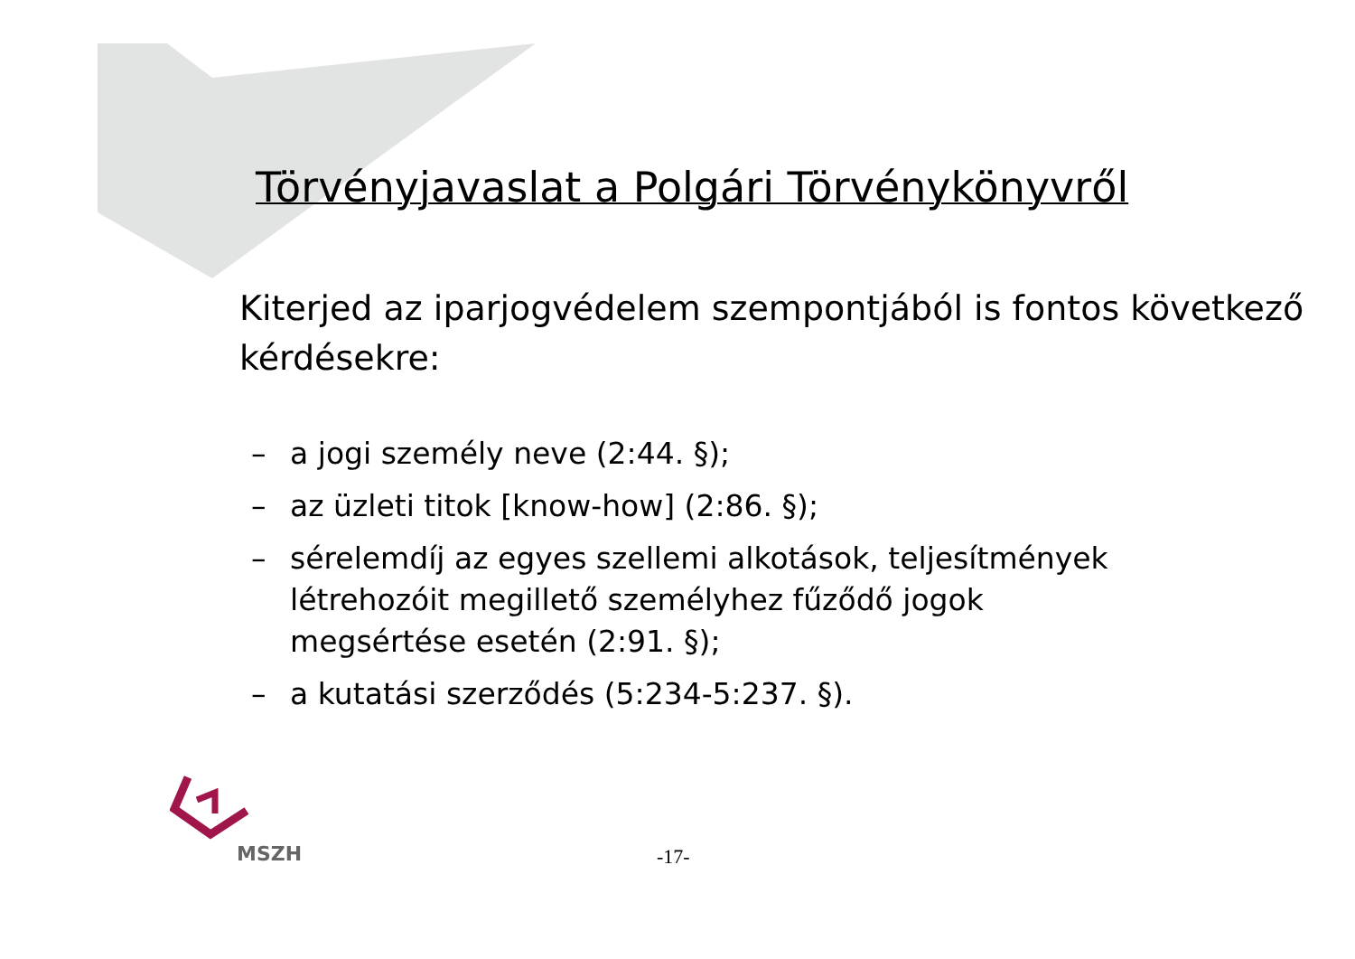Törvényjavaslat a Polgári Törvénykönyvről
Kiterjed az iparjogvédelem szempontjából is fontos következő kérdésekre:
– a jogi személy neve (2:44. §);
– az üzleti titok [know-how] (2:86. §);
– sérelemdíj az egyes szellemi alkotások, teljesítmények létrehozóit megillető személyhez fűződő jogok megsértése esetén (2:91. §);
– a kutatási szerződés (5:234-5:237. §).
MSZH -17-